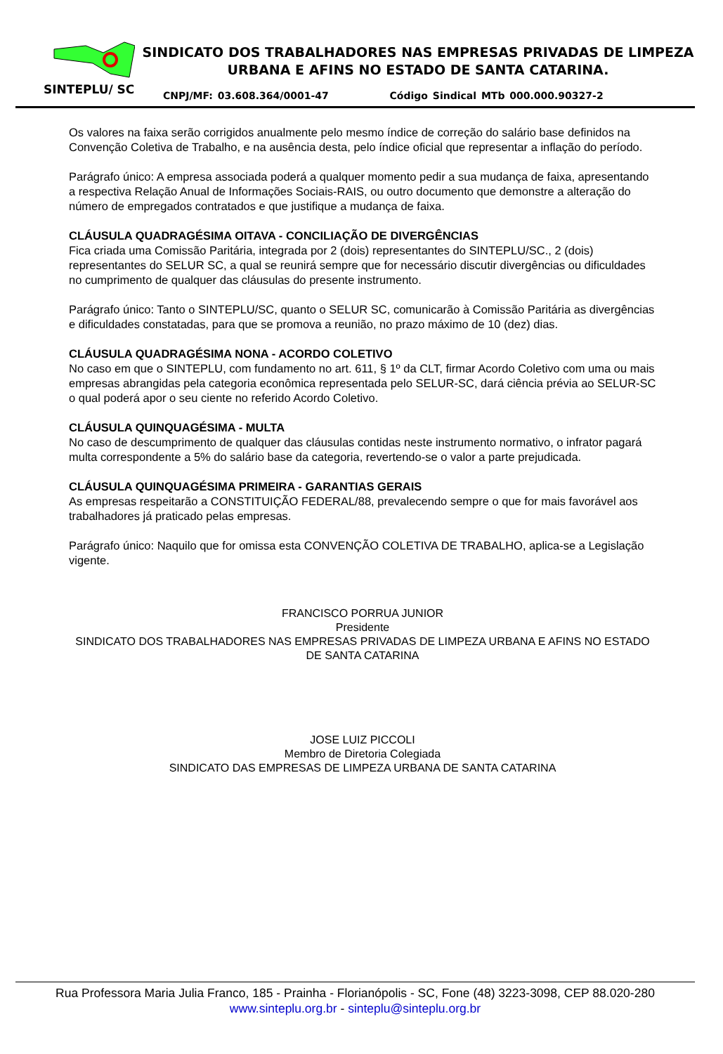SINTEPLU/ SC
SINDICATO DOS TRABALHADORES NAS EMPRESAS PRIVADAS DE LIMPEZA URBANA E AFINS NO ESTADO DE SANTA CATARINA.
CNPJ/MF: 03.608.364/0001-47 Código Sindical MTb 000.000.90327-2
Os valores na faixa serão corrigidos anualmente pelo mesmo índice de correção do salário base definidos na Convenção Coletiva de Trabalho, e na ausência desta, pelo índice oficial que representar a inflação do período.
Parágrafo único: A empresa associada poderá a qualquer momento pedir a sua mudança de faixa, apresentando a respectiva Relação Anual de Informações Sociais-RAIS, ou outro documento que demonstre a alteração do número de empregados contratados e que justifique a mudança de faixa.
CLÁUSULA QUADRAGÉSIMA OITAVA - CONCILIAÇÃO DE DIVERGÊNCIAS
Fica criada uma Comissão Paritária, integrada por 2 (dois) representantes do SINTEPLU/SC., 2 (dois) representantes do SELUR SC, a qual se reunirá sempre que for necessário discutir divergências ou dificuldades no cumprimento de qualquer das cláusulas do presente instrumento.
Parágrafo único: Tanto o SINTEPLU/SC, quanto o SELUR SC, comunicarão à Comissão Paritária as divergências e dificuldades constatadas, para que se promova a reunião, no prazo máximo de 10 (dez) dias.
CLÁUSULA QUADRAGÉSIMA NONA - ACORDO COLETIVO
No caso em que o SINTEPLU, com fundamento no art. 611, § 1º da CLT, firmar Acordo Coletivo com uma ou mais empresas abrangidas pela categoria econômica representada pelo SELUR-SC, dará ciência prévia ao SELUR-SC o qual poderá apor o seu ciente no referido Acordo Coletivo.
CLÁUSULA QUINQUAGÉSIMA - MULTA
No caso de descumprimento de qualquer das cláusulas contidas neste instrumento normativo, o infrator pagará multa correspondente a 5% do salário base da categoria, revertendo-se o valor a parte prejudicada.
CLÁUSULA QUINQUAGÉSIMA PRIMEIRA - GARANTIAS GERAIS
As empresas respeitarão a CONSTITUIÇÃO FEDERAL/88, prevalecendo sempre o que for mais favorável aos trabalhadores já praticado pelas empresas.
Parágrafo único: Naquilo que for omissa esta CONVENÇÃO COLETIVA DE TRABALHO, aplica-se a Legislação vigente.
FRANCISCO PORRUA JUNIOR
Presidente
SINDICATO DOS TRABALHADORES NAS EMPRESAS PRIVADAS DE LIMPEZA URBANA E AFINS NO ESTADO DE SANTA CATARINA
JOSE LUIZ PICCOLI
Membro de Diretoria Colegiada
SINDICATO DAS EMPRESAS DE LIMPEZA URBANA DE SANTA CATARINA
Rua Professora Maria Julia Franco, 185 - Prainha - Florianópolis - SC, Fone (48) 3223-3098, CEP 88.020-280
www.sinteplu.org.br - sinteplu@sinteplu.org.br